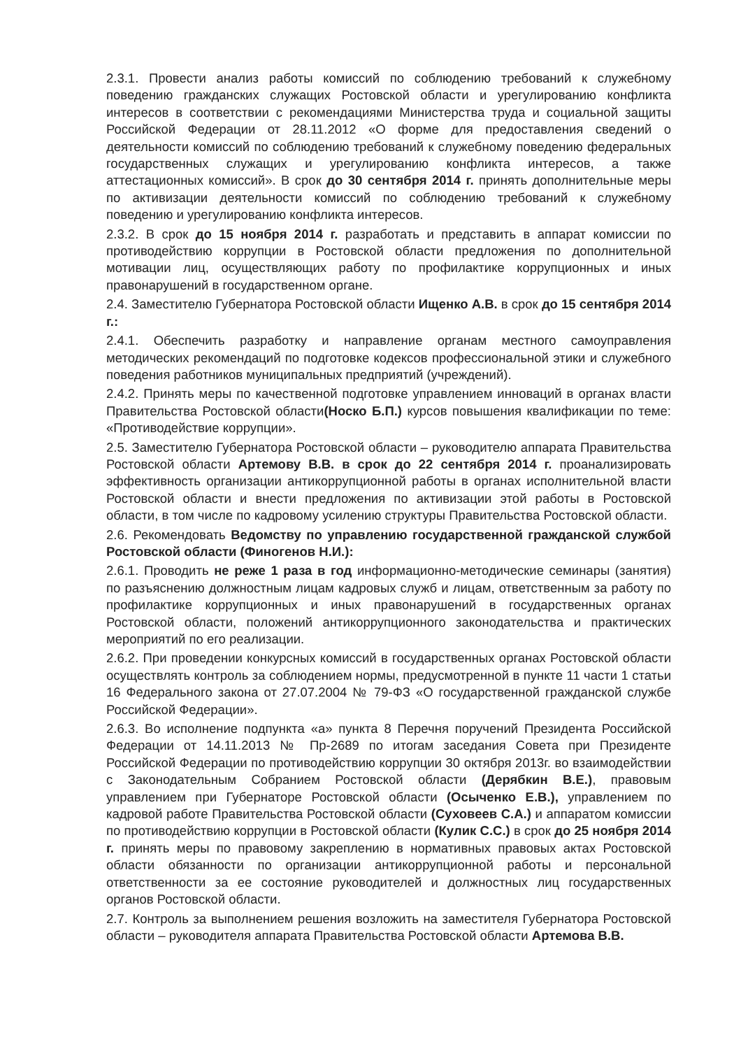2.3.1. Провести анализ работы комиссий по соблюдению требований к служебному поведению гражданских служащих Ростовской области и урегулированию конфликта интересов в соответствии с рекомендациями Министерства труда и социальной защиты Российской Федерации от 28.11.2012 «О форме для предоставления сведений о деятельности комиссий по соблюдению требований к служебному поведению федеральных государственных служащих и урегулированию конфликта интересов, а также аттестационных комиссий». В срок до 30 сентября 2014 г. принять дополнительные меры по активизации деятельности комиссий по соблюдению требований к служебному поведению и урегулированию конфликта интересов.
2.3.2. В срок до 15 ноября 2014 г. разработать и представить в аппарат комиссии по противодействию коррупции в Ростовской области предложения по дополнительной мотивации лиц, осуществляющих работу по профилактике коррупционных и иных правонарушений в государственном органе.
2.4. Заместителю Губернатора Ростовской области Ищенко А.В. в срок до 15 сентября 2014 г.:
2.4.1. Обеспечить разработку и направление органам местного самоуправления методических рекомендаций по подготовке кодексов профессиональной этики и служебного поведения работников муниципальных предприятий (учреждений).
2.4.2. Принять меры по качественной подготовке управлением инноваций в органах власти Правительства Ростовской области(Носко Б.П.) курсов повышения квалификации по теме: «Противодействие коррупции».
2.5. Заместителю Губернатора Ростовской области – руководителю аппарата Правительства Ростовской области Артемову В.В. в срок до 22 сентября 2014 г. проанализировать эффективность организации антикоррупционной работы в органах исполнительной власти Ростовской области и внести предложения по активизации этой работы в Ростовской области, в том числе по кадровому усилению структуры Правительства Ростовской области.
2.6. Рекомендовать Ведомству по управлению государственной гражданской службой Ростовской области (Финогенов Н.И.):
2.6.1. Проводить не реже 1 раза в год информационно-методические семинары (занятия) по разъяснению должностным лицам кадровых служб и лицам, ответственным за работу по профилактике коррупционных и иных правонарушений в государственных органах Ростовской области, положений антикоррупционного законодательства и практических мероприятий по его реализации.
2.6.2. При проведении конкурсных комиссий в государственных органах Ростовской области осуществлять контроль за соблюдением нормы, предусмотренной в пункте 11 части 1 статьи 16 Федерального закона от 27.07.2004 № 79-ФЗ «О государственной гражданской службе Российской Федерации».
2.6.3. Во исполнение подпункта «а» пункта 8 Перечня поручений Президента Российской Федерации от 14.11.2013 № Пр-2689 по итогам заседания Совета при Президенте Российской Федерации по противодействию коррупции 30 октября 2013г. во взаимодействии с Законодательным Собранием Ростовской области (Дерябкин В.Е.), правовым управлением при Губернаторе Ростовской области (Осыченко Е.В.), управлением по кадровой работе Правительства Ростовской области (Суховеев С.А.) и аппаратом комиссии по противодействию коррупции в Ростовской области (Кулик С.С.) в срок до 25 ноября 2014 г. принять меры по правовому закреплению в нормативных правовых актах Ростовской области обязанности по организации антикоррупционной работы и персональной ответственности за ее состояние руководителей и должностных лиц государственных органов Ростовской области.
2.7. Контроль за выполнением решения возложить на заместителя Губернатора Ростовской области – руководителя аппарата Правительства Ростовской области Артемова В.В.